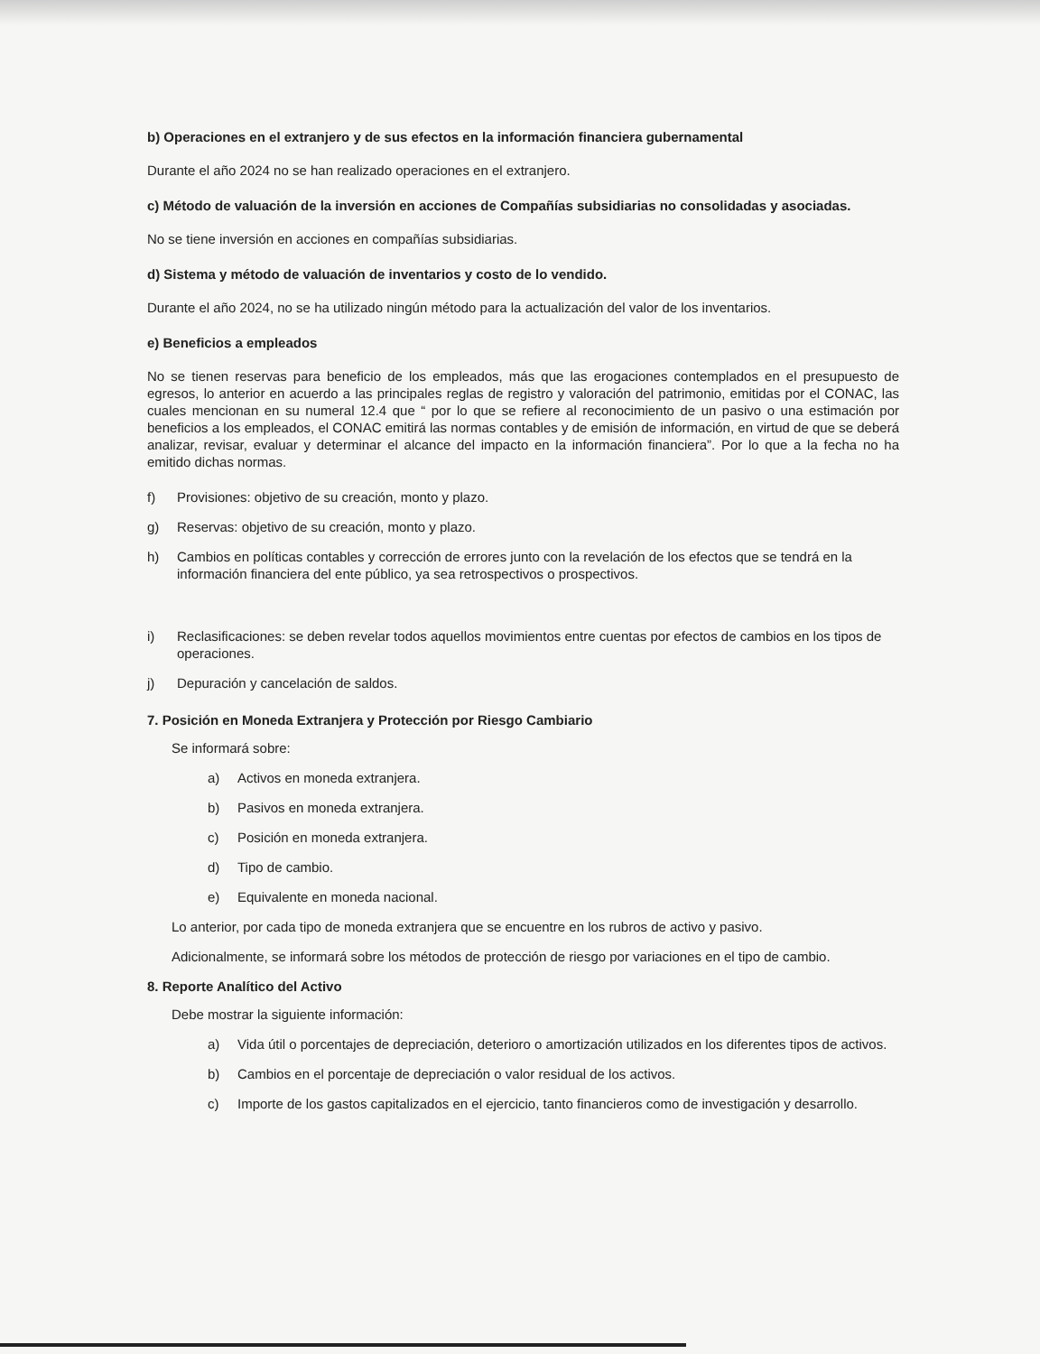b) Operaciones en el extranjero y de sus efectos en la información financiera gubernamental
Durante el año 2024 no se han realizado operaciones en el extranjero.
c) Método de valuación de la inversión en acciones de Compañías subsidiarias no consolidadas y asociadas.
No se tiene inversión en acciones en compañías subsidiarias.
d) Sistema y método de valuación de inventarios y costo de lo vendido.
Durante el año 2024, no se ha utilizado ningún método para la actualización del valor de los inventarios.
e) Beneficios a empleados
No se tienen reservas para beneficio de los empleados, más que las erogaciones contemplados en el presupuesto de egresos, lo anterior en acuerdo a las principales reglas de registro y valoración del patrimonio, emitidas por el CONAC, las cuales mencionan en su numeral 12.4 que “ por lo que se refiere al reconocimiento de un pasivo o una estimación por beneficios a los empleados, el CONAC emitirá las normas contables y de emisión de información, en virtud de que se deberá analizar, revisar, evaluar y determinar el alcance del impacto en la información financiera”. Por lo que a la fecha no ha emitido dichas normas.
f) Provisiones: objetivo de su creación, monto y plazo.
g) Reservas: objetivo de su creación, monto y plazo.
h) Cambios en políticas contables y corrección de errores junto con la revelación de los efectos que se tendrá en la información financiera del ente público, ya sea retrospectivos o prospectivos.
i) Reclasificaciones: se deben revelar todos aquellos movimientos entre cuentas por efectos de cambios en los tipos de operaciones.
j) Depuración y cancelación de saldos.
7. Posición en Moneda Extranjera y Protección por Riesgo Cambiario
Se informará sobre:
a) Activos en moneda extranjera.
b) Pasivos en moneda extranjera.
c) Posición en moneda extranjera.
d) Tipo de cambio.
e) Equivalente en moneda nacional.
Lo anterior, por cada tipo de moneda extranjera que se encuentre en los rubros de activo y pasivo.
Adicionalmente, se informará sobre los métodos de protección de riesgo por variaciones en el tipo de cambio.
8. Reporte Analítico del Activo
Debe mostrar la siguiente información:
a) Vida útil o porcentajes de depreciación, deterioro o amortización utilizados en los diferentes tipos de activos.
b) Cambios en el porcentaje de depreciación o valor residual de los activos.
c) Importe de los gastos capitalizados en el ejercicio, tanto financieros como de investigación y desarrollo.